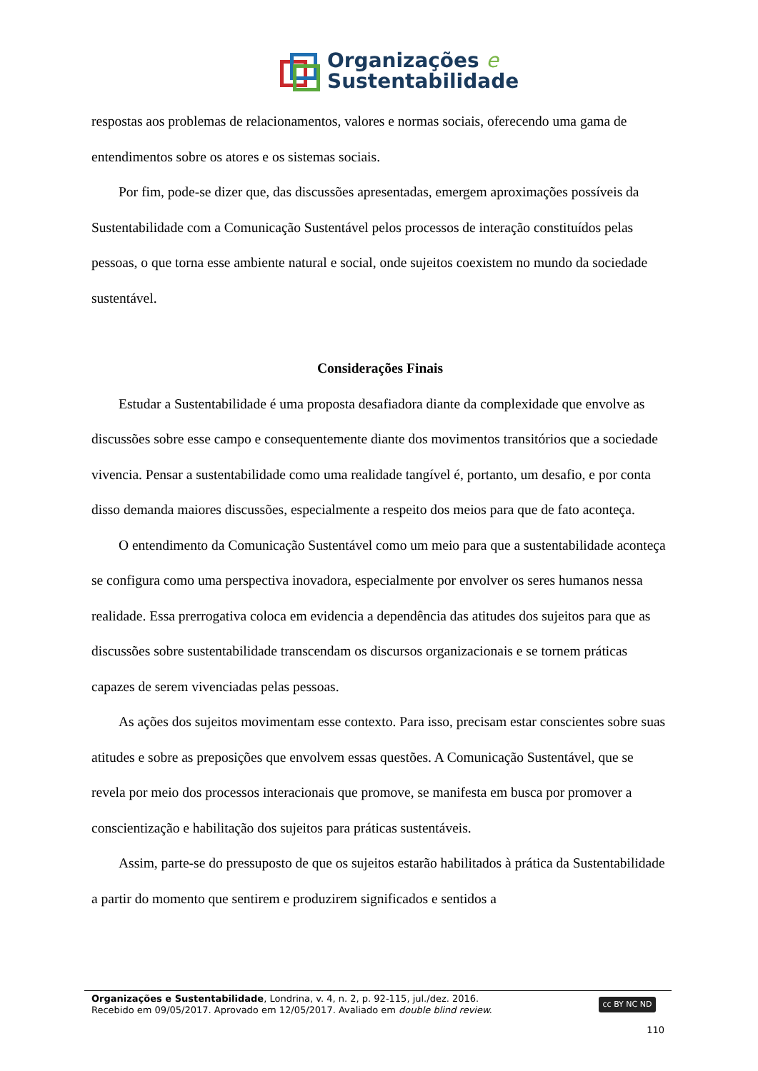Organizações e
Sustentabilidade
respostas aos problemas de relacionamentos, valores e normas sociais, oferecendo uma gama de entendimentos sobre os atores e os sistemas sociais.
Por fim, pode-se dizer que, das discussões apresentadas, emergem aproximações possíveis da Sustentabilidade com a Comunicação Sustentável pelos processos de interação constituídos pelas pessoas, o que torna esse ambiente natural e social, onde sujeitos coexistem no mundo da sociedade sustentável.
Considerações Finais
Estudar a Sustentabilidade é uma proposta desafiadora diante da complexidade que envolve as discussões sobre esse campo e consequentemente diante dos movimentos transitórios que a sociedade vivencia. Pensar a sustentabilidade como uma realidade tangível é, portanto, um desafio, e por conta disso demanda maiores discussões, especialmente a respeito dos meios para que de fato aconteça.
O entendimento da Comunicação Sustentável como um meio para que a sustentabilidade aconteça se configura como uma perspectiva inovadora, especialmente por envolver os seres humanos nessa realidade. Essa prerrogativa coloca em evidencia a dependência das atitudes dos sujeitos para que as discussões sobre sustentabilidade transcendam os discursos organizacionais e se tornem práticas capazes de serem vivenciadas pelas pessoas.
As ações dos sujeitos movimentam esse contexto. Para isso, precisam estar conscientes sobre suas atitudes e sobre as preposições que envolvem essas questões. A Comunicação Sustentável, que se revela por meio dos processos interacionais que promove, se manifesta em busca por promover a conscientização e habilitação dos sujeitos para práticas sustentáveis.
Assim, parte-se do pressuposto de que os sujeitos estarão habilitados à prática da Sustentabilidade a partir do momento que sentirem e produzirem significados e sentidos a
Organizações e Sustentabilidade, Londrina, v. 4, n. 2, p. 92-115, jul./dez. 2016.
Recebido em 09/05/2017. Aprovado em 12/05/2017. Avaliado em double blind review.
cc BY NC ND
110